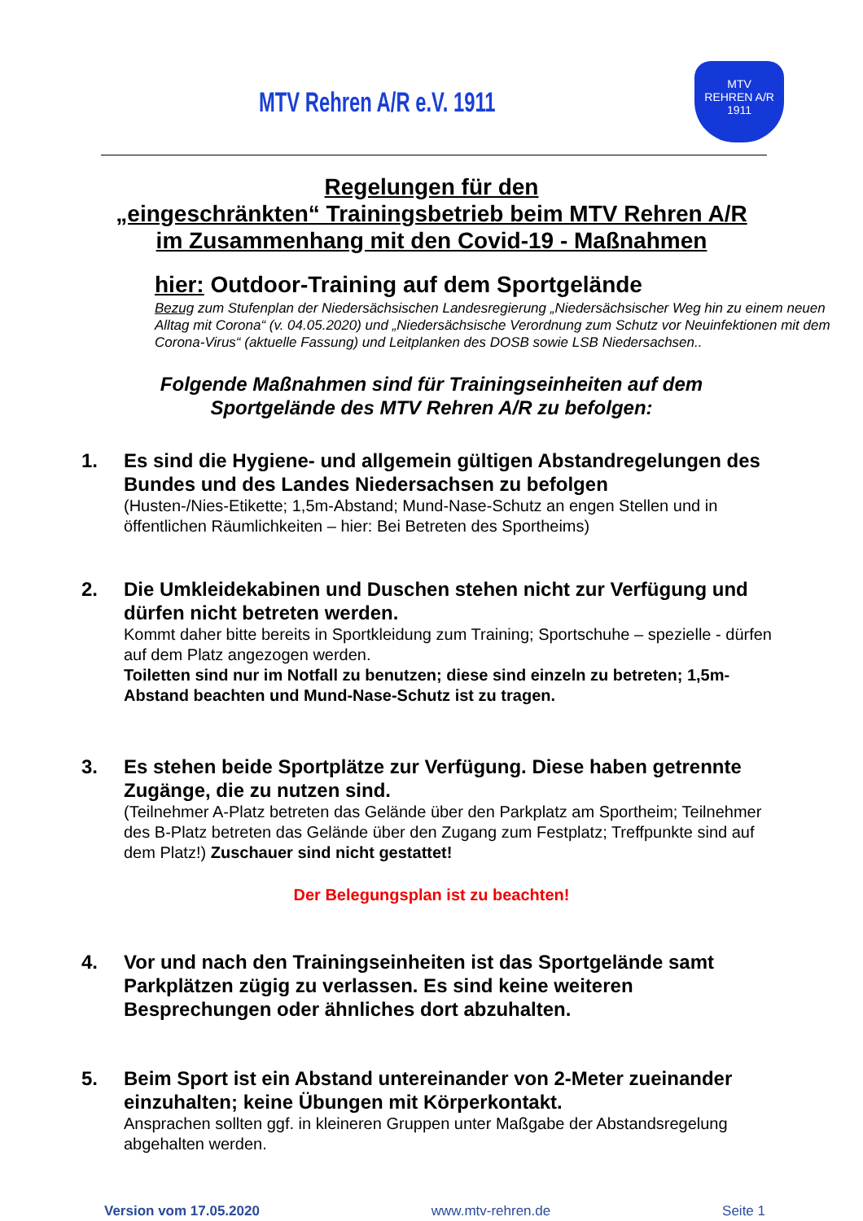MTV Rehren A/R e.V. 1911
MTV
REHREN A/R
1911
Regelungen für den
„eingeschränkten“ Trainingsbetrieb beim MTV Rehren A/R
im Zusammenhang mit den Covid-19 - Maßnahmen
hier: Outdoor-Training auf dem Sportgelände
Bezug zum Stufenplan der Niedersächsischen Landesregierung „Niedersächsischer Weg hin zu einem neuen Alltag mit Corona“ (v. 04.05.2020) und „Niedersächsische Verordnung zum Schutz vor Neuinfektionen mit dem Corona-Virus“ (aktuelle Fassung) und Leitplanken des DOSB sowie LSB Niedersachsen..
Folgende Maßnahmen sind für Trainingseinheiten auf dem
Sportgelände des MTV Rehren A/R zu befolgen:
1. Es sind die Hygiene- und allgemein gültigen Abstandregelungen des Bundes und des Landes Niedersachsen zu befolgen
(Husten-/Nies-Etikette; 1,5m-Abstand; Mund-Nase-Schutz an engen Stellen und in öffentlichen Räumlichkeiten – hier: Bei Betreten des Sportheims)
2. Die Umkleidekabinen und Duschen stehen nicht zur Verfügung und dürfen nicht betreten werden.
Kommt daher bitte bereits in Sportkleidung zum Training; Sportschuhe – spezielle - dürfen auf dem Platz angezogen werden.
Toiletten sind nur im Notfall zu benutzen; diese sind einzeln zu betreten; 1,5m-Abstand beachten und Mund-Nase-Schutz ist zu tragen.
3. Es stehen beide Sportplätze zur Verfügung. Diese haben getrennte Zugänge, die zu nutzen sind.
(Teilnehmer A-Platz betreten das Gelände über den Parkplatz am Sportheim; Teilnehmer des B-Platz betreten das Gelände über den Zugang zum Festplatz; Treffpunkte sind auf dem Platz!) Zuschauer sind nicht gestattet!
Der Belegungsplan ist zu beachten!
4. Vor und nach den Trainingseinheiten ist das Sportgelände samt Parkplätzen zügig zu verlassen. Es sind keine weiteren Besprechungen oder ähnliches dort abzuhalten.
5. Beim Sport ist ein Abstand untereinander von 2-Meter zueinander einzuhalten; keine Übungen mit Körperkontakt.
Ansprachen sollten ggf. in kleineren Gruppen unter Maßgabe der Abstandsregelung abgehalten werden.
Version vom 17.05.2020 www.mtv-rehren.de Seite 1